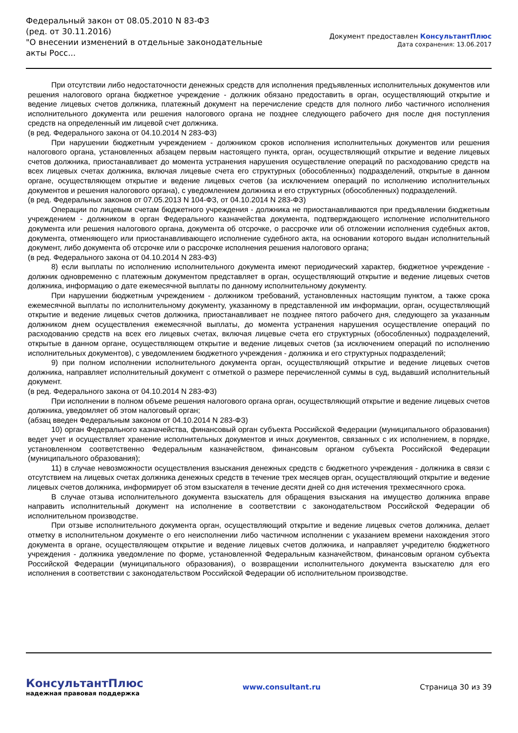Федеральный закон от 08.05.2010 N 83-ФЗ
(ред. от 30.11.2016)
"О внесении изменений в отдельные законодательные акты Росс...
Документ предоставлен КонсультантПлюс
Дата сохранения: 13.06.2017
При отсутствии либо недостаточности денежных средств для исполнения предъявленных исполнительных документов или решения налогового органа бюджетное учреждение - должник обязано предоставить в орган, осуществляющий открытие и ведение лицевых счетов должника, платежный документ на перечисление средств для полного либо частичного исполнения исполнительного документа или решения налогового органа не позднее следующего рабочего дня после дня поступления средств на определенный им лицевой счет должника.
(в ред. Федерального закона от 04.10.2014 N 283-ФЗ)
При нарушении бюджетным учреждением - должником сроков исполнения исполнительных документов или решения налогового органа, установленных абзацем первым настоящего пункта, орган, осуществляющий открытие и ведение лицевых счетов должника, приостанавливает до момента устранения нарушения осуществление операций по расходованию средств на всех лицевых счетах должника, включая лицевые счета его структурных (обособленных) подразделений, открытые в данном органе, осуществляющем открытие и ведение лицевых счетов (за исключением операций по исполнению исполнительных документов и решения налогового органа), с уведомлением должника и его структурных (обособленных) подразделений.
(в ред. Федеральных законов от 07.05.2013 N 104-ФЗ, от 04.10.2014 N 283-ФЗ)
Операции по лицевым счетам бюджетного учреждения - должника не приостанавливаются при предъявлении бюджетным учреждением - должником в орган Федерального казначейства документа, подтверждающего исполнение исполнительного документа или решения налогового органа, документа об отсрочке, о рассрочке или об отложении исполнения судебных актов, документа, отменяющего или приостанавливающего исполнение судебного акта, на основании которого выдан исполнительный документ, либо документа об отсрочке или о рассрочке исполнения решения налогового органа;
(в ред. Федерального закона от 04.10.2014 N 283-ФЗ)
8) если выплаты по исполнению исполнительного документа имеют периодический характер, бюджетное учреждение - должник одновременно с платежным документом представляет в орган, осуществляющий открытие и ведение лицевых счетов должника, информацию о дате ежемесячной выплаты по данному исполнительному документу.
При нарушении бюджетным учреждением - должником требований, установленных настоящим пунктом, а также срока ежемесячной выплаты по исполнительному документу, указанному в представленной им информации, орган, осуществляющий открытие и ведение лицевых счетов должника, приостанавливает не позднее пятого рабочего дня, следующего за указанным должником днем осуществления ежемесячной выплаты, до момента устранения нарушения осуществление операций по расходованию средств на всех его лицевых счетах, включая лицевые счета его структурных (обособленных) подразделений, открытые в данном органе, осуществляющем открытие и ведение лицевых счетов (за исключением операций по исполнению исполнительных документов), с уведомлением бюджетного учреждения - должника и его структурных подразделений;
9) при полном исполнении исполнительного документа орган, осуществляющий открытие и ведение лицевых счетов должника, направляет исполнительный документ с отметкой о размере перечисленной суммы в суд, выдавший исполнительный документ.
(в ред. Федерального закона от 04.10.2014 N 283-ФЗ)
При исполнении в полном объеме решения налогового органа орган, осуществляющий открытие и ведение лицевых счетов должника, уведомляет об этом налоговый орган;
(абзац введен Федеральным законом от 04.10.2014 N 283-ФЗ)
10) орган Федерального казначейства, финансовый орган субъекта Российской Федерации (муниципального образования) ведет учет и осуществляет хранение исполнительных документов и иных документов, связанных с их исполнением, в порядке, установленном соответственно Федеральным казначейством, финансовым органом субъекта Российской Федерации (муниципального образования);
11) в случае невозможности осуществления взыскания денежных средств с бюджетного учреждения - должника в связи с отсутствием на лицевых счетах должника денежных средств в течение трех месяцев орган, осуществляющий открытие и ведение лицевых счетов должника, информирует об этом взыскателя в течение десяти дней со дня истечения трехмесячного срока.
В случае отзыва исполнительного документа взыскатель для обращения взыскания на имущество должника вправе направить исполнительный документ на исполнение в соответствии с законодательством Российской Федерации об исполнительном производстве.
При отзыве исполнительного документа орган, осуществляющий открытие и ведение лицевых счетов должника, делает отметку в исполнительном документе о его неисполнении либо частичном исполнении с указанием времени нахождения этого документа в органе, осуществляющем открытие и ведение лицевых счетов должника, и направляет учредителю бюджетного учреждения - должника уведомление по форме, установленной Федеральным казначейством, финансовым органом субъекта Российской Федерации (муниципального образования), о возвращении исполнительного документа взыскателю для его исполнения в соответствии с законодательством Российской Федерации об исполнительном производстве.
КонсультантПлюс
надежная правовая поддержка
www.consultant.ru Страница 30 из 39